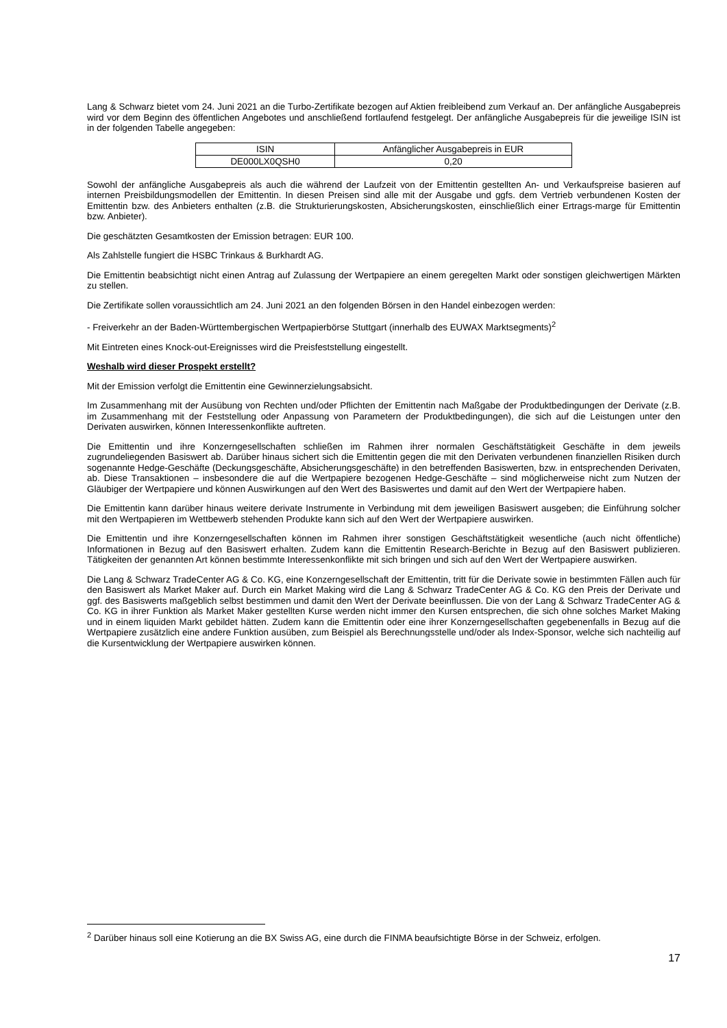Lang & Schwarz bietet vom 24. Juni 2021 an die Turbo-Zertifikate bezogen auf Aktien freibleibend zum Verkauf an. Der anfängliche Ausgabepreis wird vor dem Beginn des öffentlichen Angebotes und anschließend fortlaufend festgelegt. Der anfängliche Ausgabepreis für die jeweilige ISIN ist in der folgenden Tabelle angegeben:
| ISIN | Anfänglicher Ausgabepreis in EUR |
| DE000LX0QSH0 | 0,20 |
Sowohl der anfängliche Ausgabepreis als auch die während der Laufzeit von der Emittentin gestellten An- und Verkaufspreise basieren auf internen Preisbildungsmodellen der Emittentin. In diesen Preisen sind alle mit der Ausgabe und ggfs. dem Vertrieb verbundenen Kosten der Emittentin bzw. des Anbieters enthalten (z.B. die Strukturierungskosten, Absicherungskosten, einschließlich einer Ertrags-marge für Emittentin bzw. Anbieter).
Die geschätzten Gesamtkosten der Emission betragen: EUR 100.
Als Zahlstelle fungiert die HSBC Trinkaus & Burkhardt AG.
Die Emittentin beabsichtigt nicht einen Antrag auf Zulassung der Wertpapiere an einem geregelten Markt oder sonstigen gleichwertigen Märkten zu stellen.
Die Zertifikate sollen voraussichtlich am 24. Juni 2021 an den folgenden Börsen in den Handel einbezogen werden:
- Freiverkehr an der Baden-Württembergischen Wertpapierbörse Stuttgart (innerhalb des EUWAX Marktsegments)<sup>2</sup>
Mit Eintreten eines Knock-out-Ereignisses wird die Preisfeststellung eingestellt.
Weshalb wird dieser Prospekt erstellt?
Mit der Emission verfolgt die Emittentin eine Gewinnerzielungsabsicht.
Im Zusammenhang mit der Ausübung von Rechten und/oder Pflichten der Emittentin nach Maßgabe der Produktbedingungen der Derivate (z.B. im Zusammenhang mit der Feststellung oder Anpassung von Parametern der Produktbedingungen), die sich auf die Leistungen unter den Derivaten auswirken, können Interessenkonflikte auftreten.
Die Emittentin und ihre Konzerngesellschaften schließen im Rahmen ihrer normalen Geschäftstätigkeit Geschäfte in dem jeweils zugrundeliegenden Basiswert ab. Darüber hinaus sichert sich die Emittentin gegen die mit den Derivaten verbundenen finanziellen Risiken durch sogenannte Hedge-Geschäfte (Deckungsgeschäfte, Absicherungsgeschäfte) in den betreffenden Basiswerten, bzw. in entsprechenden Derivaten, ab. Diese Transaktionen – insbesondere die auf die Wertpapiere bezogenen Hedge-Geschäfte – sind möglicherweise nicht zum Nutzen der Gläubiger der Wertpapiere und können Auswirkungen auf den Wert des Basiswertes und damit auf den Wert der Wertpapiere haben.
Die Emittentin kann darüber hinaus weitere derivate Instrumente in Verbindung mit dem jeweiligen Basiswert ausgeben; die Einführung solcher mit den Wertpapieren im Wettbewerb stehenden Produkte kann sich auf den Wert der Wertpapiere auswirken.
Die Emittentin und ihre Konzerngesellschaften können im Rahmen ihrer sonstigen Geschäftstätigkeit wesentliche (auch nicht öffentliche) Informationen in Bezug auf den Basiswert erhalten. Zudem kann die Emittentin Research-Berichte in Bezug auf den Basiswert publizieren. Tätigkeiten der genannten Art können bestimmte Interessenkonflikte mit sich bringen und sich auf den Wert der Wertpapiere auswirken.
Die Lang & Schwarz TradeCenter AG & Co. KG, eine Konzerngesellschaft der Emittentin, tritt für die Derivate sowie in bestimmten Fällen auch für den Basiswert als Market Maker auf. Durch ein Market Making wird die Lang & Schwarz TradeCenter AG & Co. KG den Preis der Derivate und ggf. des Basiswerts maßgeblich selbst bestimmen und damit den Wert der Derivate beeinflussen. Die von der Lang & Schwarz TradeCenter AG & Co. KG in ihrer Funktion als Market Maker gestellten Kurse werden nicht immer den Kursen entsprechen, die sich ohne solches Market Making und in einem liquiden Markt gebildet hätten. Zudem kann die Emittentin oder eine ihrer Konzerngesellschaften gegebenenfalls in Bezug auf die Wertpapiere zusätzlich eine andere Funktion ausüben, zum Beispiel als Berechnungsstelle und/oder als Index-Sponsor, welche sich nachteilig auf die Kursentwicklung der Wertpapiere auswirken können.
<sup>2</sup> Darüber hinaus soll eine Kotierung an die BX Swiss AG, eine durch die FINMA beaufsichtigte Börse in der Schweiz, erfolgen.
17